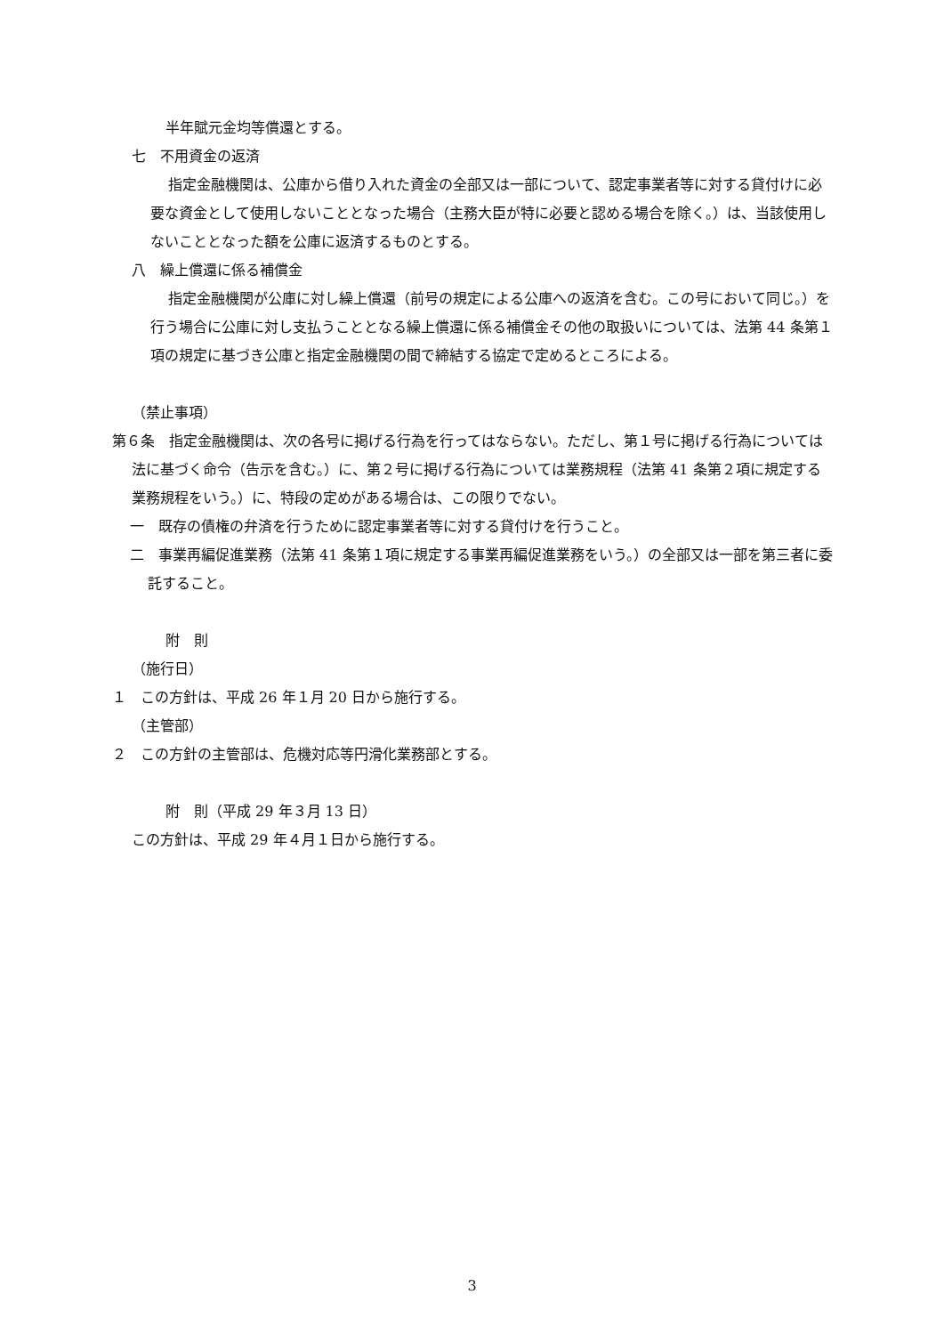半年賦元金均等償還とする。
七　不用資金の返済
指定金融機関は、公庫から借り入れた資金の全部又は一部について、認定事業者等に対する貸付けに必要な資金として使用しないこととなった場合（主務大臣が特に必要と認める場合を除く。）は、当該使用しないこととなった額を公庫に返済するものとする。
八　繰上償還に係る補償金
指定金融機関が公庫に対し繰上償還（前号の規定による公庫への返済を含む。この号において同じ。）を行う場合に公庫に対し支払うこととなる繰上償還に係る補償金その他の取扱いについては、法第 44 条第１項の規定に基づき公庫と指定金融機関の間で締結する協定で定めるところによる。
（禁止事項）
第６条　指定金融機関は、次の各号に掲げる行為を行ってはならない。ただし、第１号に掲げる行為については法に基づく命令（告示を含む。）に、第２号に掲げる行為については業務規程（法第 41 条第２項に規定する業務規程をいう。）に、特段の定めがある場合は、この限りでない。
一　既存の債権の弁済を行うために認定事業者等に対する貸付けを行うこと。
二　事業再編促進業務（法第 41 条第１項に規定する事業再編促進業務をいう。）の全部又は一部を第三者に委託すること。
附　則
（施行日）
１　この方針は、平成 26 年１月 20 日から施行する。
（主管部）
２　この方針の主管部は、危機対応等円滑化業務部とする。
附　則（平成 29 年３月 13 日）
この方針は、平成 29 年４月１日から施行する。
3